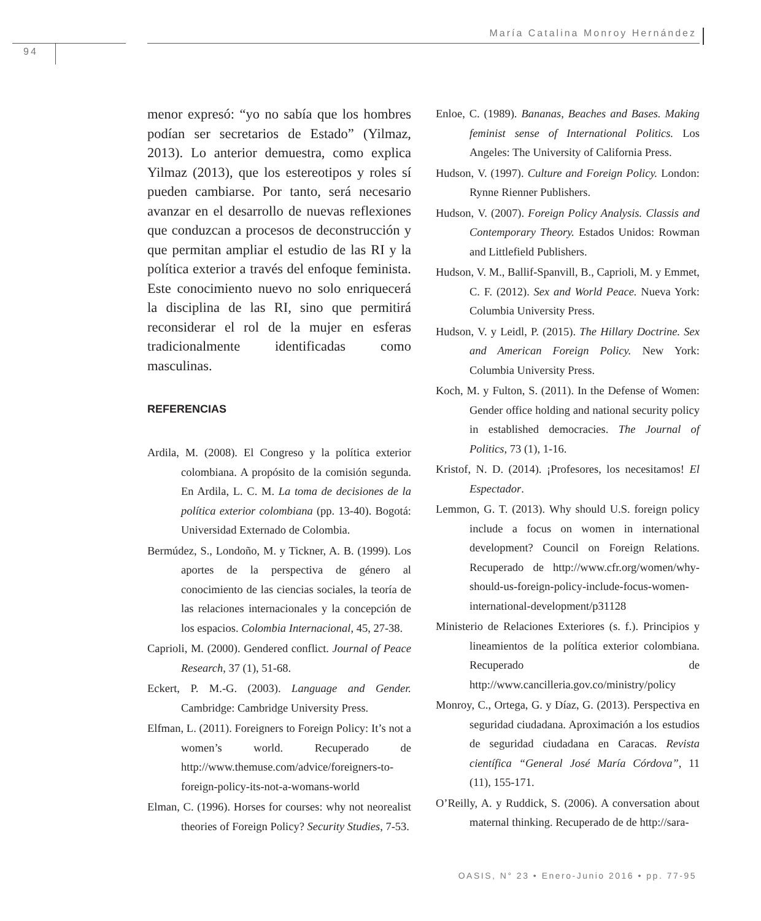María Catalina Monroy Hernández
94
menor expresó: “yo no sabía que los hombres podían ser secretarios de Estado” (Yilmaz, 2013). Lo anterior demuestra, como explica Yilmaz (2013), que los estereotipos y roles sí pueden cambiarse. Por tanto, será necesario avanzar en el desarrollo de nuevas reflexiones que conduzcan a procesos de deconstrucción y que permitan ampliar el estudio de las RI y la política exterior a través del enfoque feminista. Este conocimiento nuevo no solo enriquecerá la disciplina de las RI, sino que permitirá reconsiderar el rol de la mujer en esferas tradicionalmente identificadas como masculinas.
REFERENCIAS
Ardila, M. (2008). El Congreso y la política exterior colombiana. A propósito de la comisión segunda. En Ardila, L. C. M. La toma de decisiones de la política exterior colombiana (pp. 13-40). Bogotá: Universidad Externado de Colombia.
Bermúdez, S., Londoño, M. y Tickner, A. B. (1999). Los aportes de la perspectiva de género al conocimiento de las ciencias sociales, la teoría de las relaciones internacionales y la concepción de los espacios. Colombia Internacional, 45, 27-38.
Caprioli, M. (2000). Gendered conflict. Journal of Peace Research, 37 (1), 51-68.
Eckert, P. M.-G. (2003). Language and Gender. Cambridge: Cambridge University Press.
Elfman, L. (2011). Foreigners to Foreign Policy: It’s not a women’s world. Recuperado de http://www.themuse.com/advice/foreigners-to-foreign-policy-its-not-a-womans-world
Elman, C. (1996). Horses for courses: why not neorealist theories of Foreign Policy? Security Studies, 7-53.
Enloe, C. (1989). Bananas, Beaches and Bases. Making feminist sense of International Politics. Los Angeles: The University of California Press.
Hudson, V. (1997). Culture and Foreign Policy. London: Rynne Rienner Publishers.
Hudson, V. (2007). Foreign Policy Analysis. Classis and Contemporary Theory. Estados Unidos: Rowman and Littlefield Publishers.
Hudson, V. M., Ballif-Spanvill, B., Caprioli, M. y Emmet, C. F. (2012). Sex and World Peace. Nueva York: Columbia University Press.
Hudson, V. y Leidl, P. (2015). The Hillary Doctrine. Sex and American Foreign Policy. New York: Columbia University Press.
Koch, M. y Fulton, S. (2011). In the Defense of Women: Gender office holding and national security policy in established democracies. The Journal of Politics, 73 (1), 1-16.
Kristof, N. D. (2014). ¡Profesores, los necesitamos! El Espectador.
Lemmon, G. T. (2013). Why should U.S. foreign policy include a focus on women in international development? Council on Foreign Relations. Recuperado de http://www.cfr.org/women/why-should-us-foreign-policy-include-focus-women-international-development/p31128
Ministerio de Relaciones Exteriores (s. f.). Principios y lineamientos de la política exterior colombiana. Recuperado de http://www.cancilleria.gov.co/ministry/policy
Monroy, C., Ortega, G. y Díaz, G. (2013). Perspectiva en seguridad ciudadana. Aproximación a los estudios de seguridad ciudadana en Caracas. Revista científica “General José María Córdova”, 11 (11), 155-171.
O’Reilly, A. y Ruddick, S. (2006). A conversation about maternal thinking. Recuperado de de http://sara-
OASIS, N° 23 • Enero-Junio 2016 • pp. 77-95